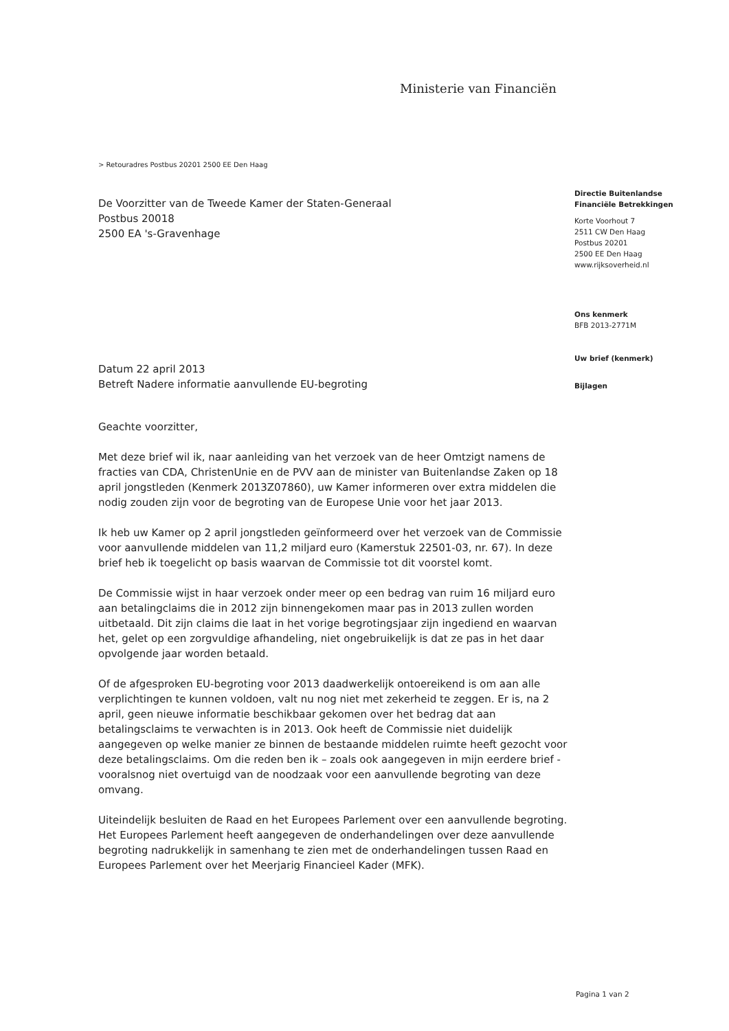Ministerie van Financiën
> Retouradres Postbus 20201 2500 EE Den Haag
De Voorzitter van de Tweede Kamer der Staten-Generaal
Postbus 20018
2500 EA 's-Gravenhage
Directie Buitenlandse
Financiële Betrekkingen
Korte Voorhout 7
2511 CW Den Haag
Postbus 20201
2500 EE Den Haag
www.rijksoverheid.nl
Ons kenmerk
BFB 2013-2771M
Uw brief (kenmerk)
Bijlagen
Datum 22 april 2013
Betreft Nadere informatie aanvullende EU-begroting
Geachte voorzitter,
Met deze brief wil ik, naar aanleiding van het verzoek van de heer Omtzigt namens de fracties van CDA, ChristenUnie en de PVV aan de minister van Buitenlandse Zaken op 18 april jongstleden (Kenmerk 2013Z07860), uw Kamer informeren over extra middelen die nodig zouden zijn voor de begroting van de Europese Unie voor het jaar 2013.
Ik heb uw Kamer op 2 april jongstleden geïnformeerd over het verzoek van de Commissie voor aanvullende middelen van 11,2 miljard euro (Kamerstuk 22501-03, nr. 67). In deze brief heb ik toegelicht op basis waarvan de Commissie tot dit voorstel komt.
De Commissie wijst in haar verzoek onder meer op een bedrag van ruim 16 miljard euro aan betalingclaims die in 2012 zijn binnengekomen maar pas in 2013 zullen worden uitbetaald. Dit zijn claims die laat in het vorige begrotingsjaar zijn ingediend en waarvan het, gelet op een zorgvuldige afhandeling, niet ongebruikelijk is dat ze pas in het daar opvolgende jaar worden betaald.
Of de afgesproken EU-begroting voor 2013 daadwerkelijk ontoereikend is om aan alle verplichtingen te kunnen voldoen, valt nu nog niet met zekerheid te zeggen. Er is, na 2 april, geen nieuwe informatie beschikbaar gekomen over het bedrag dat aan betalingsclaims te verwachten is in 2013. Ook heeft de Commissie niet duidelijk aangegeven op welke manier ze binnen de bestaande middelen ruimte heeft gezocht voor deze betalingsclaims. Om die reden ben ik – zoals ook aangegeven in mijn eerdere brief - vooralsnog niet overtuigd van de noodzaak voor een aanvullende begroting van deze omvang.
Uiteindelijk besluiten de Raad en het Europees Parlement over een aanvullende begroting. Het Europees Parlement heeft aangegeven de onderhandelingen over deze aanvullende begroting nadrukkelijk in samenhang te zien met de onderhandelingen tussen Raad en Europees Parlement over het Meerjarig Financieel Kader (MFK).
Pagina 1 van 2